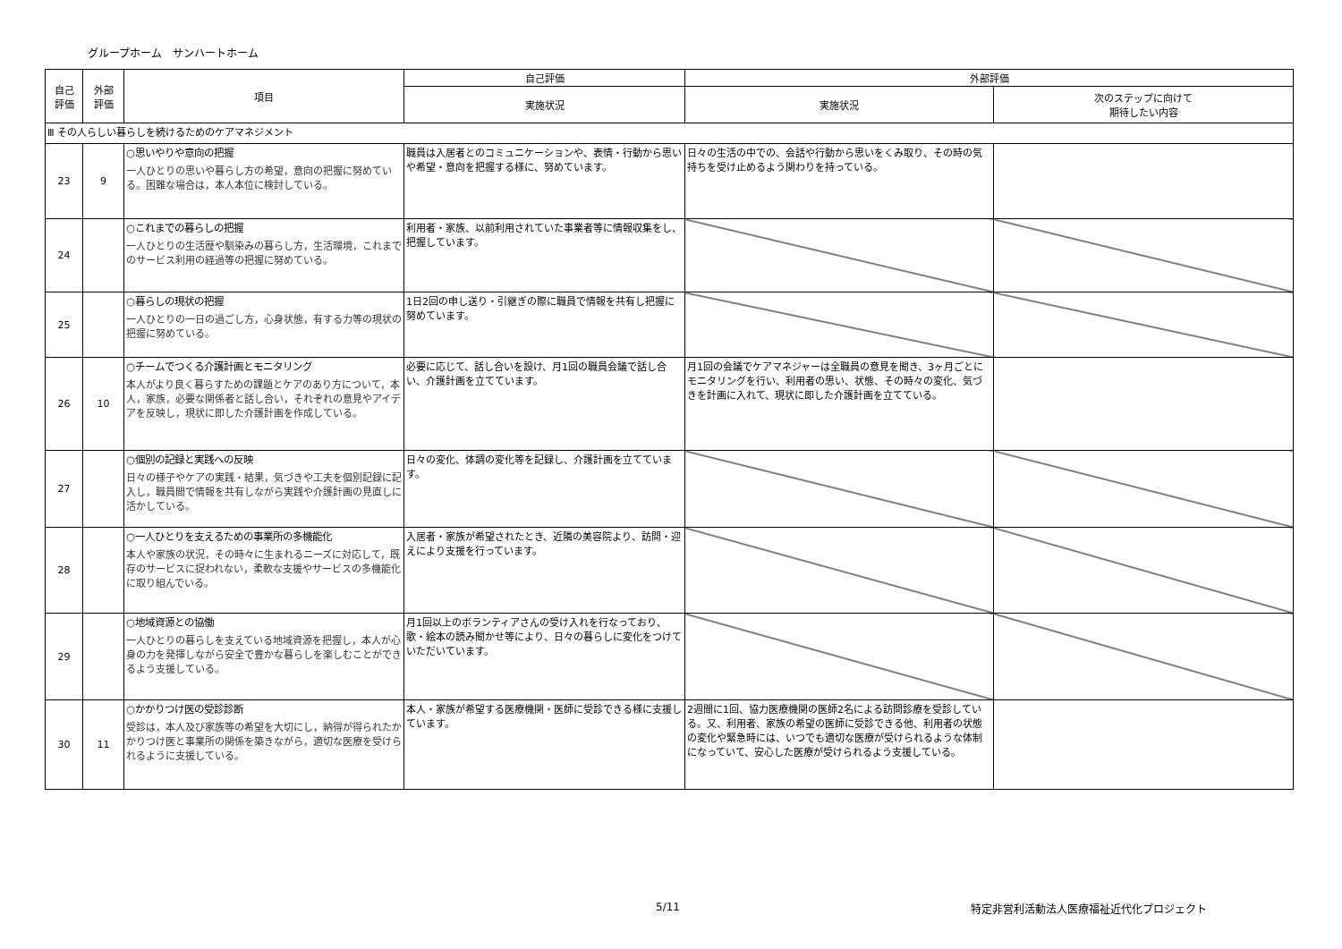グループホーム　サンハートホーム
| 自己 評価 | 外部 評価 | 項目 | 自己評価 | 外部評価 | |
| --- | --- | --- | --- | --- | --- |
| | | | 実施状況 | 実施状況 | 次のステップに向けて 期待したい内容 |
| Ⅲ その人らしい暮らしを続けるためのケアマネジメント | | | | | |
| 23 | 9 | ○思いやりや意向の把握 一人ひとりの思いや暮らし方の希望，意向の把握に努めている。困難な場合は，本人本位に検討している。 | 職員は入居者とのコミュニケーションや、表情・行動から思いや希望・意向を把握する様に、努めています。 | 日々の生活の中での、会話や行動から思いをくみ取り、その時の気持ちを受け止めるよう関わりを持っている。 | |
| 24 | | ○これまでの暮らしの把握 一人ひとりの生活歴や馴染みの暮らし方，生活環境，これまでのサービス利用の経過等の把握に努めている。 | 利用者・家族、以前利用されていた事業者等に情報収集をし、把握しています。 | | |
| 25 | | ○暮らしの現状の把握 一人ひとりの一日の過ごし方，心身状態，有する力等の現状の把握に努めている。 | 1日2回の申し送り・引継ぎの際に職員で情報を共有し把握に努めています。 | | |
| 26 | 10 | ○チームでつくる介護計画とモニタリング 本人がより良く暮らすための課題とケアのあり方について，本人，家族，必要な関係者と話し合い，それぞれの意見やアイデアを反映し，現状に即した介護計画を作成している。 | 必要に応じて、話し合いを設け、月1回の職員会議で話し合い、介護計画を立てています。 | 月1回の会議でケアマネジャーは全職員の意見を聞き、3ヶ月ごとにモニタリングを行い、利用者の思い、状態、その時々の変化、気づきを計画に入れて、現状に即した介護計画を立てている。 | |
| 27 | | ○個別の記録と実践への反映 日々の様子やケアの実践・結果，気づきや工夫を個別記録に記入し，職員間で情報を共有しながら実践や介護計画の見直しに活かしている。 | 日々の変化、体調の変化等を記録し、介護計画を立てています。 | | |
| 28 | | ○一人ひとりを支えるための事業所の多機能化 本人や家族の状況，その時々に生まれるニーズに対応して，既存のサービスに捉われない，柔軟な支援やサービスの多機能化に取り組んでいる。 | 入居者・家族が希望されたとき、近隣の美容院より、訪問・迎えにより支援を行っています。 | | |
| 29 | | ○地域資源との協働 一人ひとりの暮らしを支えている地域資源を把握し，本人が心身の力を発揮しながら安全で豊かな暮らしを楽しむことができるよう支援している。 | 月1回以上のボランティアさんの受け入れを行なっており、歌・絵本の読み聞かせ等により、日々の暮らしに変化をつけていただいています。 | | |
| 30 | 11 | ○かかりつけ医の受診診断 受診は，本人及び家族等の希望を大切にし，納得が得られたかかりつけ医と事業所の関係を築きながら，適切な医療を受けられるように支援している。 | 本人・家族が希望する医療機関・医師に受診できる様に支援しています。 | 2週間に1回、協力医療機関の医師2名による訪問診療を受診している。又、利用者、家族の希望の医師に受診できる他、利用者の状態の変化や緊急時には、いつでも適切な医療が受けられるような体制になっていて、安心した医療が受けられるよう支援している。 | |
5/11
特定非営利活動法人医療福祉近代化プロジェクト